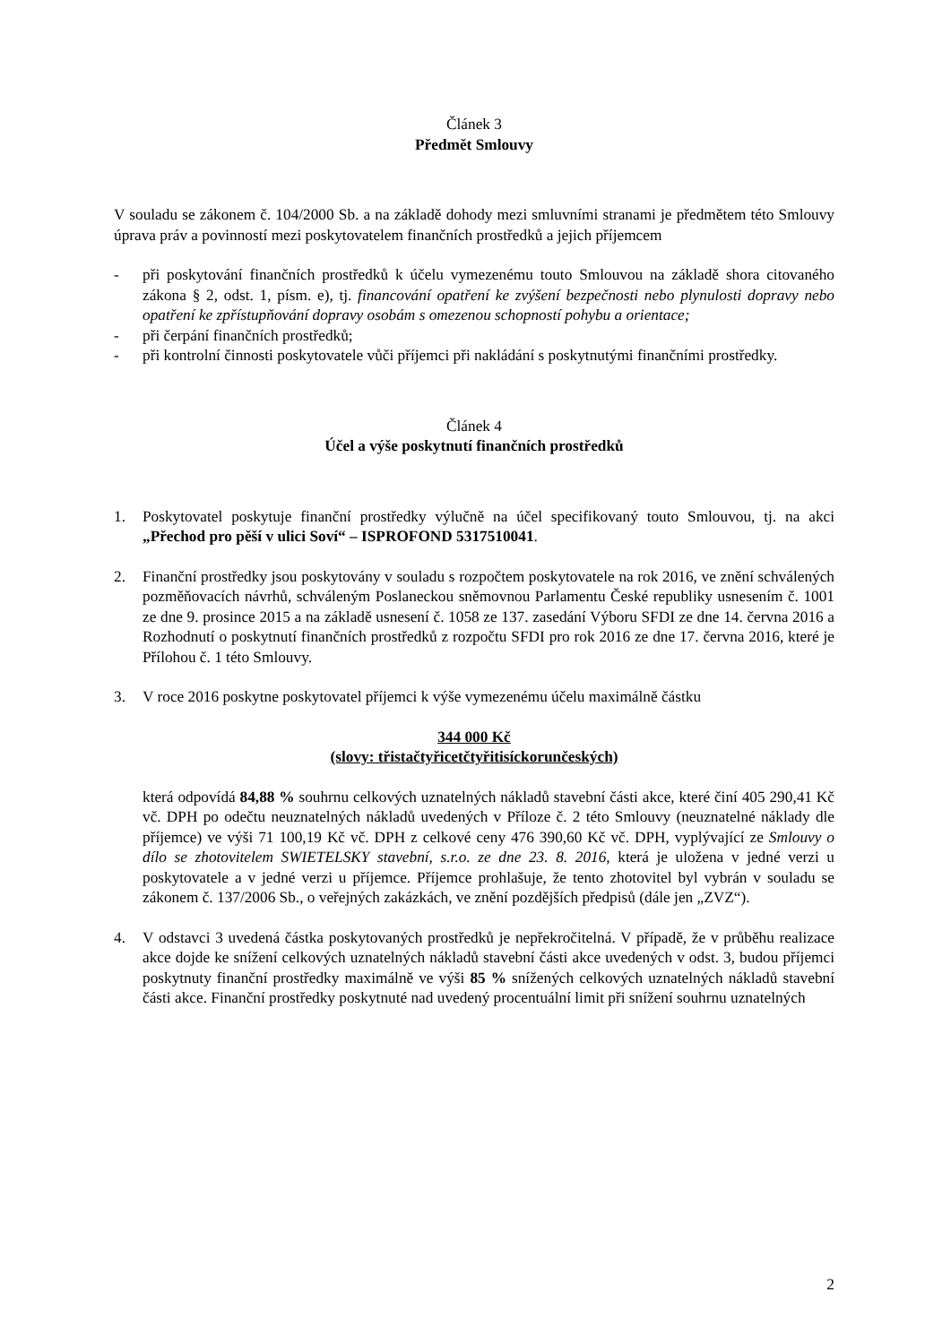Článek 3
Předmět Smlouvy
V souladu se zákonem č. 104/2000 Sb. a na základě dohody mezi smluvními stranami je předmětem této Smlouvy úprava práv a povinností mezi poskytovatelem finančních prostředků a jejich příjemcem
- při poskytování finančních prostředků k účelu vymezenému touto Smlouvou na základě shora citovaného zákona § 2, odst. 1, písm. e), tj. financování opatření ke zvýšení bezpečnosti nebo plynulosti dopravy nebo opatření ke zpřístupňování dopravy osobám s omezenou schopností pohybu a orientace;
- při čerpání finančních prostředků;
- při kontrolní činnosti poskytovatele vůči příjemci při nakládání s poskytnutými finančními prostředky.
Článek 4
Účel a výše poskytnutí finančních prostředků
1. Poskytovatel poskytuje finanční prostředky výlučně na účel specifikovaný touto Smlouvou, tj. na akci „Přechod pro pěší v ulici Soví“ – ISPROFOND 5317510041.
2. Finanční prostředky jsou poskytovány v souladu s rozpočtem poskytovatele na rok 2016, ve znění schválených pozměňovacích návrhů, schváleným Poslaneckou sněmovnou Parlamentu České republiky usnesením č. 1001 ze dne 9. prosince 2015 a na základě usnesení č. 1058 ze 137. zasedání Výboru SFDI ze dne 14. června 2016 a Rozhodnutí o poskytnutí finančních prostředků z rozpočtu SFDI pro rok 2016 ze dne 17. června 2016, které je Přílohou č. 1 této Smlouvy.
3. V roce 2016 poskytne poskytovatel příjemci k výše vymezenému účelu maximálně částku
344 000 Kč
(slovy: třistačtyřicetčtyřitisíckorunčeských)
která odpovídá 84,88 % souhrnu celkových uznatelných nákladů stavební části akce, které činí 405 290,41 Kč vč. DPH po odečtu neuznatelných nákladů uvedených v Příloze č. 2 této Smlouvy (neuznatelné náklady dle příjemce) ve výši 71 100,19 Kč vč. DPH z celkové ceny 476 390,60 Kč vč. DPH, vyplývající ze Smlouvy o dílo se zhotovitelem SWIETELSKY stavební, s.r.o. ze dne 23. 8. 2016, která je uložena v jedné verzi u poskytovatele a v jedné verzi u příjemce. Příjemce prohlašuje, že tento zhotovitel byl vybrán v souladu se zákonem č. 137/2006 Sb., o veřejných zakázkách, ve znění pozdějších předpisů (dále jen „ZVZ“).
4. V odstavci 3 uvedená částka poskytovaných prostředků je nepřekročitelná. V případě, že v průběhu realizace akce dojde ke snížení celkových uznatelných nákladů stavební části akce uvedených v odst. 3, budou příjemci poskytnuty finanční prostředky maximálně ve výši 85 % snížených celkových uznatelných nákladů stavební části akce. Finanční prostředky poskytnuté nad uvedený procentuální limit při snížení souhrnu uznatelných
2